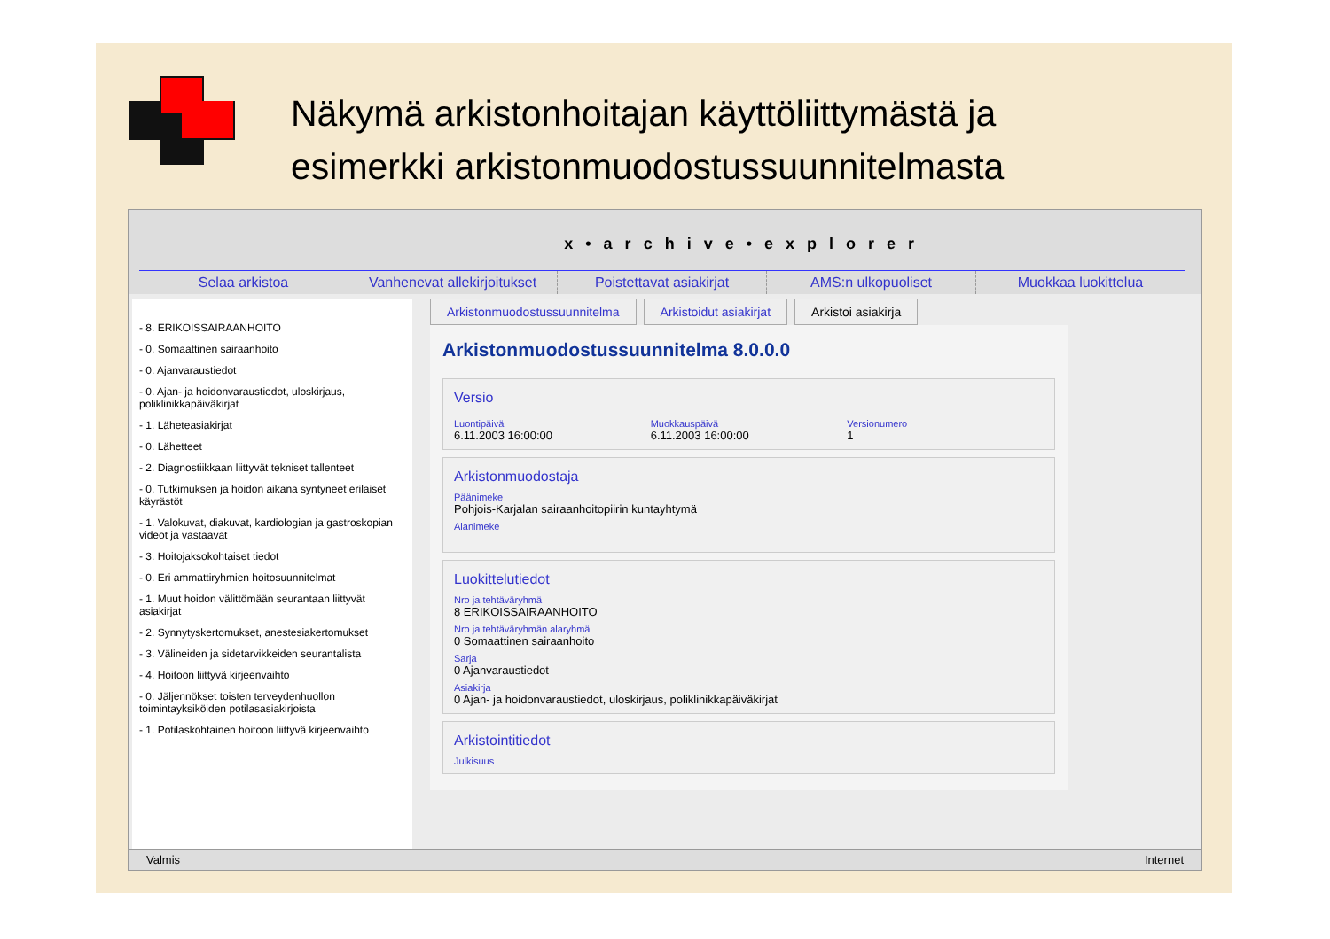Näkymä arkistonhoitajan käyttöliittymästä ja
esimerkki arkistonmuodostussuunnitelmasta
x•archive•explorer
Selaa arkistoa Vanhenevat allekirjoitukset Poistettavat asiakirjat AMS:n ulkopuoliset Muokkaa luokittelua
- 8. ERIKOISSAIRAANHOITO
- 0. Somaattinen sairaanhoito
- 0. Ajanvaraustiedot
- 0. Ajan- ja hoidonvaraustiedot, uloskirjaus, poliklinikkapäiväkirjat
- 1. Läheteasiakirjat
- 0. Lähetteet
- 2. Diagnostiikkaan liittyvät tekniset tallenteet
- 0. Tutkimuksen ja hoidon aikana syntyneet erilaiset käyrästöt
- 1. Valokuvat, diakuvat, kardiologian ja gastroskopian videot ja vastaavat
- 3. Hoitojaksokohtaiset tiedot
- 0. Eri ammattiryhmien hoitosuunnitelmat
- 1. Muut hoidon välittömään seurantaan liittyvät asiakirjat
- 2. Synnytyskertomukset, anestesiakertomukset
- 3. Välineiden ja sidetarvikkeiden seurantalista
- 4. Hoitoon liittyvä kirjeenvaihto
- 0. Jäljennökset toisten terveydenhuollon toimintayksiköiden potilasasiakirjoista
- 1. Potilaskohtainen hoitoon liittyvä kirjeenvaihto
Arkistonmuodostussuunnitelma Arkistoidut asiakirjat Arkistoi asiakirja
Arkistonmuodostussuunnitelma 8.0.0.0
Versio
Luontipäivä
6.11.2003 16:00:00
Muokkauspäivä
6.11.2003 16:00:00
Versionumero
1
Arkistonmuodostaja
Päänimeke
Pohjois-Karjalan sairaanhoitopiirin kuntayhtymä
Alanimeke
Luokittelutiedot
Nro ja tehtäväryhmä
8 ERIKOISSAIRAANHOITO
Nro ja tehtäväryhmän alaryhmä
0 Somaattinen sairaanhoito
Sarja
0 Ajanvaraustiedot
Asiakirja
0 Ajan- ja hoidonvaraustiedot, uloskirjaus, poliklinikkapäiväkirjat
Arkistointitiedot
Julkisuus
Valmis Internet